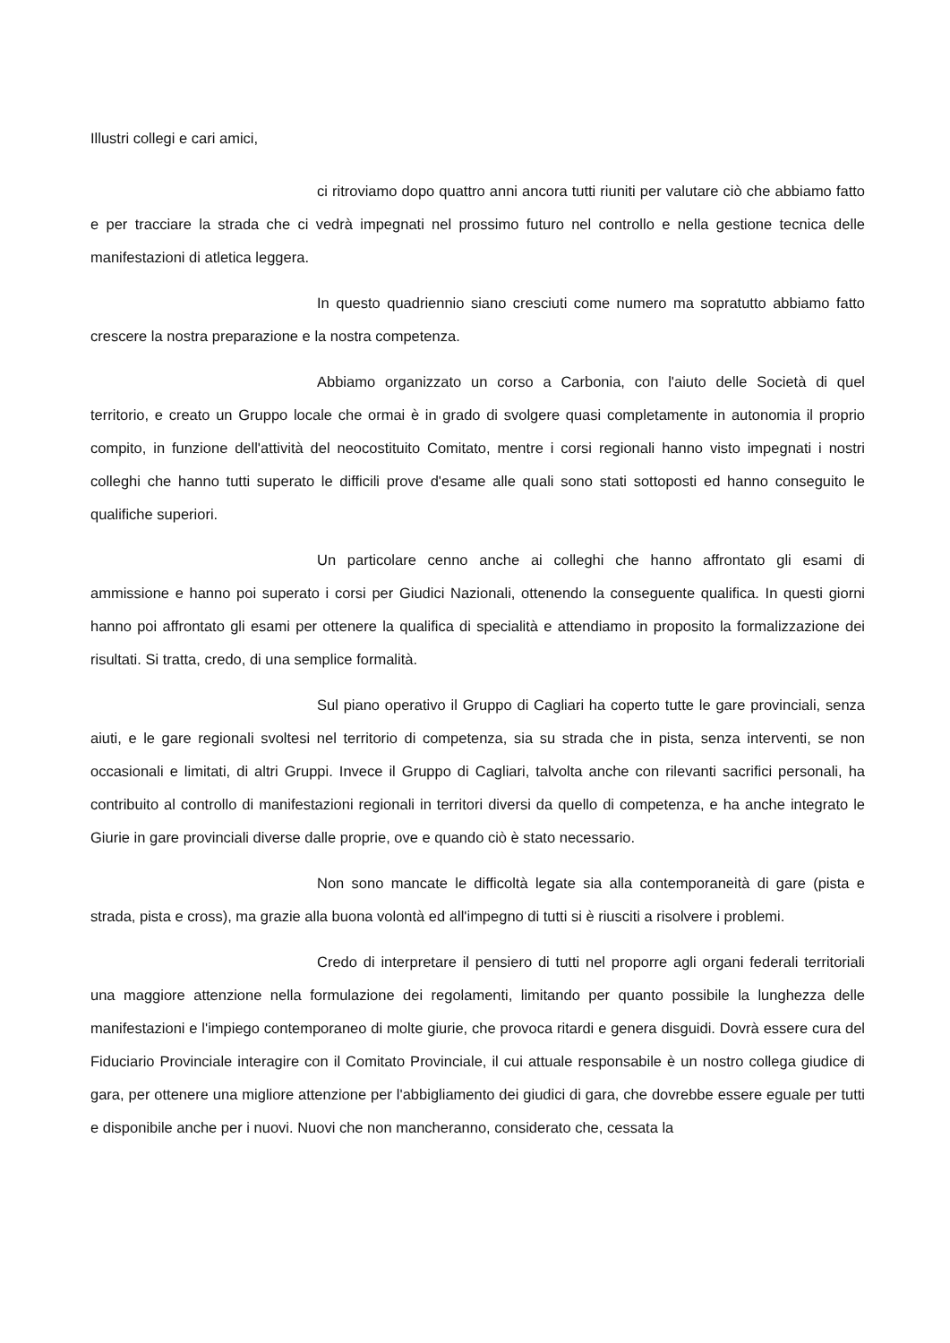Illustri collegi e cari amici,
ci ritroviamo dopo quattro anni ancora tutti riuniti per valutare ciò che abbiamo fatto e per tracciare la strada che ci vedrà impegnati nel prossimo futuro nel controllo e nella gestione tecnica delle manifestazioni di atletica leggera.
In questo quadriennio siano cresciuti come numero ma sopratutto abbiamo fatto crescere la nostra preparazione e la nostra competenza.
Abbiamo organizzato un corso a Carbonia, con l'aiuto delle Società di quel territorio, e creato un Gruppo locale che ormai è in grado di svolgere quasi completamente in autonomia il proprio compito, in funzione dell'attività del neocostituito Comitato, mentre i corsi regionali hanno visto impegnati i nostri colleghi che hanno tutti superato le difficili prove d'esame alle quali sono stati sottoposti ed hanno conseguito le qualifiche superiori.
Un particolare cenno anche ai colleghi che hanno affrontato gli esami di ammissione e hanno poi superato i corsi per Giudici Nazionali, ottenendo la conseguente qualifica. In questi giorni hanno poi affrontato gli esami per ottenere la qualifica di specialità e attendiamo in proposito la formalizzazione dei risultati. Si tratta, credo, di una semplice formalità.
Sul piano operativo il Gruppo di Cagliari ha coperto tutte le gare provinciali, senza aiuti, e le gare regionali svoltesi nel territorio di competenza, sia su strada che in pista, senza interventi, se non occasionali e limitati, di altri Gruppi. Invece il Gruppo di Cagliari, talvolta anche con rilevanti sacrifici personali, ha contribuito al controllo di manifestazioni regionali in territori diversi da quello di competenza, e ha anche integrato le Giurie in gare provinciali diverse dalle proprie, ove e quando ciò è stato necessario.
Non sono mancate le difficoltà legate sia alla contemporaneità di gare (pista e strada, pista e cross), ma grazie alla buona volontà ed all'impegno di tutti si è riusciti a risolvere i problemi.
Credo di interpretare il pensiero di tutti nel proporre agli organi federali territoriali una maggiore attenzione nella formulazione dei regolamenti, limitando per quanto possibile la lunghezza delle manifestazioni e l'impiego contemporaneo di molte giurie, che provoca ritardi e genera disguidi. Dovrà essere cura del Fiduciario Provinciale interagire con il Comitato Provinciale, il cui attuale responsabile è un nostro collega giudice di gara, per ottenere una migliore attenzione per l'abbigliamento dei giudici di gara, che dovrebbe essere eguale per tutti e disponibile anche per i nuovi. Nuovi che non mancheranno, considerato che, cessata la